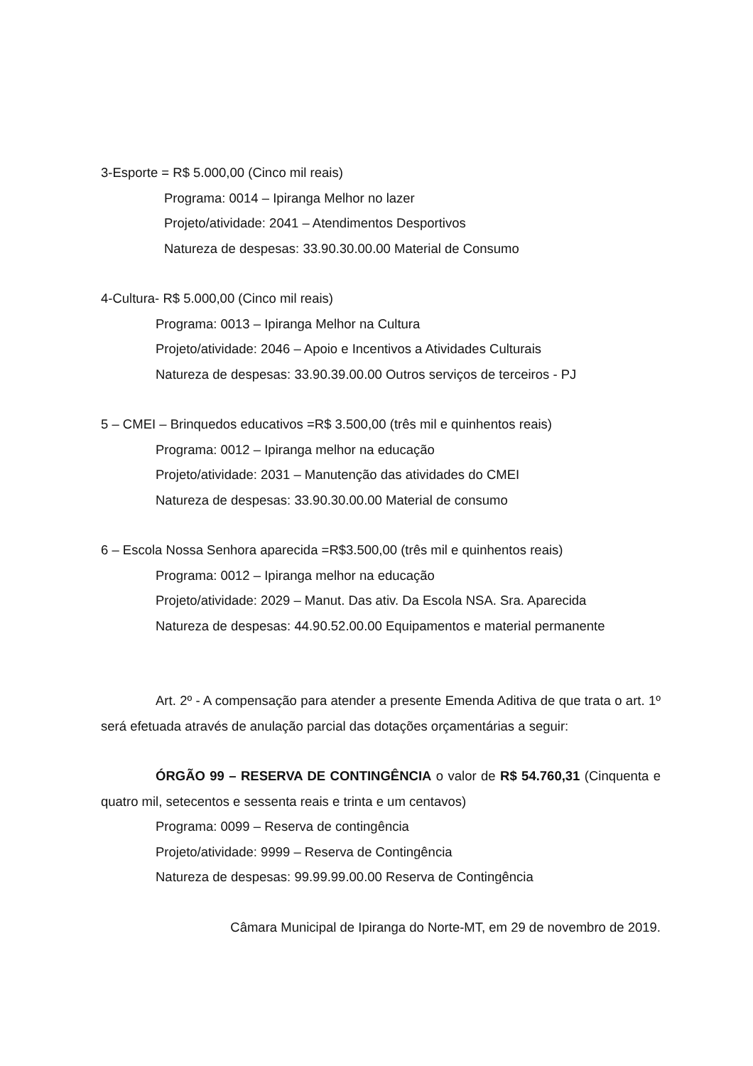3-Esporte = R$ 5.000,00 (Cinco mil reais)
Programa: 0014 – Ipiranga Melhor no lazer
Projeto/atividade: 2041 – Atendimentos Desportivos
Natureza de despesas: 33.90.30.00.00 Material de Consumo
4-Cultura- R$ 5.000,00 (Cinco mil reais)
Programa: 0013 – Ipiranga Melhor na Cultura
Projeto/atividade: 2046 – Apoio e Incentivos a Atividades Culturais
Natureza de despesas: 33.90.39.00.00 Outros serviços de terceiros - PJ
5 – CMEI – Brinquedos educativos =R$ 3.500,00 (três mil e quinhentos reais)
Programa: 0012 – Ipiranga melhor na educação
Projeto/atividade: 2031 – Manutenção das atividades do CMEI
Natureza de despesas: 33.90.30.00.00 Material de consumo
6 – Escola Nossa Senhora aparecida =R$3.500,00 (três mil e quinhentos reais)
Programa: 0012 – Ipiranga melhor na educação
Projeto/atividade: 2029 – Manut. Das ativ. Da Escola NSA. Sra. Aparecida
Natureza de despesas: 44.90.52.00.00 Equipamentos e material permanente
Art. 2º - A compensação para atender a presente Emenda Aditiva de que trata o art. 1º será efetuada através de anulação parcial das dotações orçamentárias a seguir:
ÓRGÃO 99 – RESERVA DE CONTINGÊNCIA o valor de R$ 54.760,31 (Cinquenta e quatro mil, setecentos e sessenta reais e trinta e um centavos)
Programa: 0099 – Reserva de contingência
Projeto/atividade: 9999 – Reserva de Contingência
Natureza de despesas: 99.99.99.00.00 Reserva de Contingência
Câmara Municipal de Ipiranga do Norte-MT, em 29 de novembro de 2019.